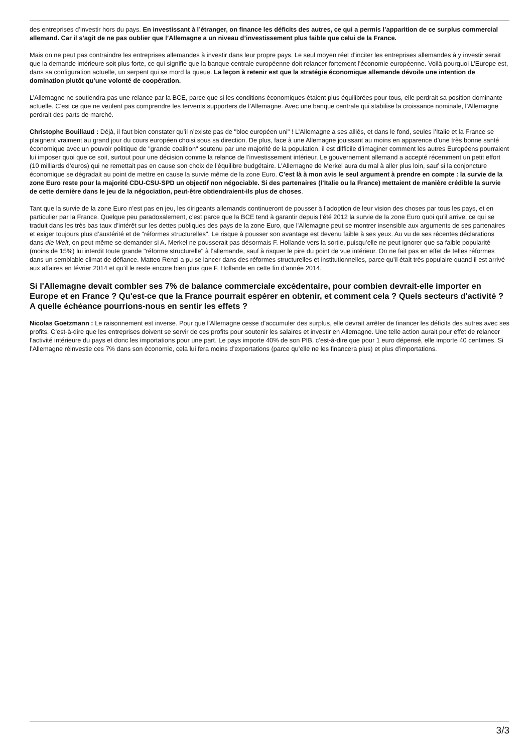des entreprises d’investir hors du pays. En investissant à l’étranger, on finance les déficits des autres, ce qui a permis l’apparition de ce surplus commercial allemand. Car il s’agit de ne pas oublier que l’Allemagne a un niveau d’investissement plus faible que celui de la France.
Mais on ne peut pas contraindre les entreprises allemandes à investir dans leur propre pays. Le seul moyen réel d’inciter les entreprises allemandes à y investir serait que la demande intérieure soit plus forte, ce qui signifie que la banque centrale européenne doit relancer fortement l’économie européenne. Voilà pourquoi L’Europe est, dans sa configuration actuelle, un serpent qui se mord la queue. La leçon à retenir est que la stratégie économique allemande dévoile une intention de domination plutôt qu’une volonté de coopération.
L’Allemagne ne soutiendra pas une relance par la BCE, parce que si les conditions économiques étaient plus équilibrées pour tous, elle perdrait sa position dominante actuelle. C’est ce que ne veulent pas comprendre les fervents supporters de l’Allemagne. Avec une banque centrale qui stabilise la croissance nominale, l’Allemagne perdrait des parts de marché.
Christophe Bouillaud : Déjà, il faut bien constater qu’il n’existe pas de "bloc européen uni" ! L’Allemagne a ses alliés, et dans le fond, seules l’Italie et la France se plaignent vraiment au grand jour du cours européen choisi sous sa direction. De plus, face à une Allemagne jouissant au moins en apparence d’une très bonne santé économique avec un pouvoir politique de "grande coalition" soutenu par une majorité de la population, il est difficile d’imaginer comment les autres Européens pourraient lui imposer quoi que ce soit, surtout pour une décision comme la relance de l’investissement intérieur. Le gouvernement allemand a accepté récemment un petit effort (10 milliards d’euros) qui ne remettait pas en cause son choix de l’équilibre budgétaire. L’Allemagne de Merkel aura du mal à aller plus loin, sauf si la conjoncture économique se dégradait au point de mettre en cause la survie même de la zone Euro. C’est là à mon avis le seul argument à prendre en compte : la survie de la zone Euro reste pour la majorité CDU-CSU-SPD un objectif non négociable. Si des partenaires (l’Italie ou la France) mettaient de manière crédible la survie de cette dernière dans le jeu de la négociation, peut-être obtiendraient-ils plus de choses.
Tant que la survie de la zone Euro n’est pas en jeu, les dirigeants allemands continueront de pousser à l’adoption de leur vision des choses par tous les pays, et en particulier par la France. Quelque peu paradoxalement, c’est parce que la BCE tend à garantir depuis l’été 2012 la survie de la zone Euro quoi qu’il arrive, ce qui se traduit dans les très bas taux d’intérêt sur les dettes publiques des pays de la zone Euro, que l’Allemagne peut se montrer insensible aux arguments de ses partenaires et exiger toujours plus d’austérité et de "réformes structurelles". Le risque à pousser son avantage est devenu faible à ses yeux. Au vu de ses récentes déclarations dans die Welt, on peut même se demander si A. Merkel ne pousserait pas désormais F. Hollande vers la sortie, puisqu’elle ne peut ignorer que sa faible popularité (moins de 15%) lui interdit toute grande "réforme structurelle" à l’allemande, sauf à risquer le pire du point de vue intérieur. On ne fait pas en effet de telles réformes dans un semblable climat de défiance. Matteo Renzi a pu se lancer dans des réformes structurelles et institutionnelles, parce qu’il était très populaire quand il est arrivé aux affaires en février 2014 et qu’il le reste encore bien plus que F. Hollande en cette fin d’année 2014.
Si l'Allemagne devait combler ses 7% de balance commerciale excédentaire, pour combien devrait-elle importer en Europe et en France ? Qu'est-ce que la France pourrait espérer en obtenir, et comment cela ? Quels secteurs d'activité ? A quelle échéance pourrions-nous en sentir les effets ?
Nicolas Goetzmann : Le raisonnement est inverse. Pour que l’Allemagne cesse d’accumuler des surplus, elle devrait arrêter de financer les déficits des autres avec ses profits. C’est-à-dire que les entreprises doivent se servir de ces profits pour soutenir les salaires et investir en Allemagne. Une telle action aurait pour effet de relancer l’activité intérieure du pays et donc les importations pour une part. Le pays importe 40% de son PIB, c’est-à-dire que pour 1 euro dépensé, elle importe 40 centimes. Si l’Allemagne réinvestie ces 7% dans son économie, cela lui fera moins d’exportations (parce qu’elle ne les financera plus) et plus d’importations.
3/3